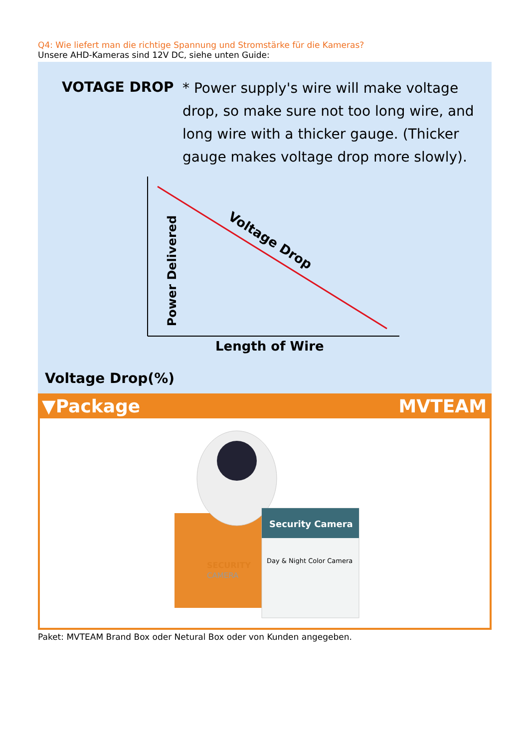Q4: Wie liefert man die richtige Spannung und Stromstärke für die Kameras?
Unsere AHD-Kameras sind 12V DC, siehe unten Guide:
VOTAGE DROP
* Power supply's wire will make voltage drop, so make sure not too long wire, and long wire with a thicker gauge. (Thicker gauge makes voltage drop more slowly).
Voltage Drop
Power Delivered
Length of Wire
Voltage Drop(%)
▼Package MVTEAM
Security Camera
Day & Night Color Camera
SECURITY
CAMERA
Paket: MVTEAM Brand Box oder Netural Box oder von Kunden angegeben.